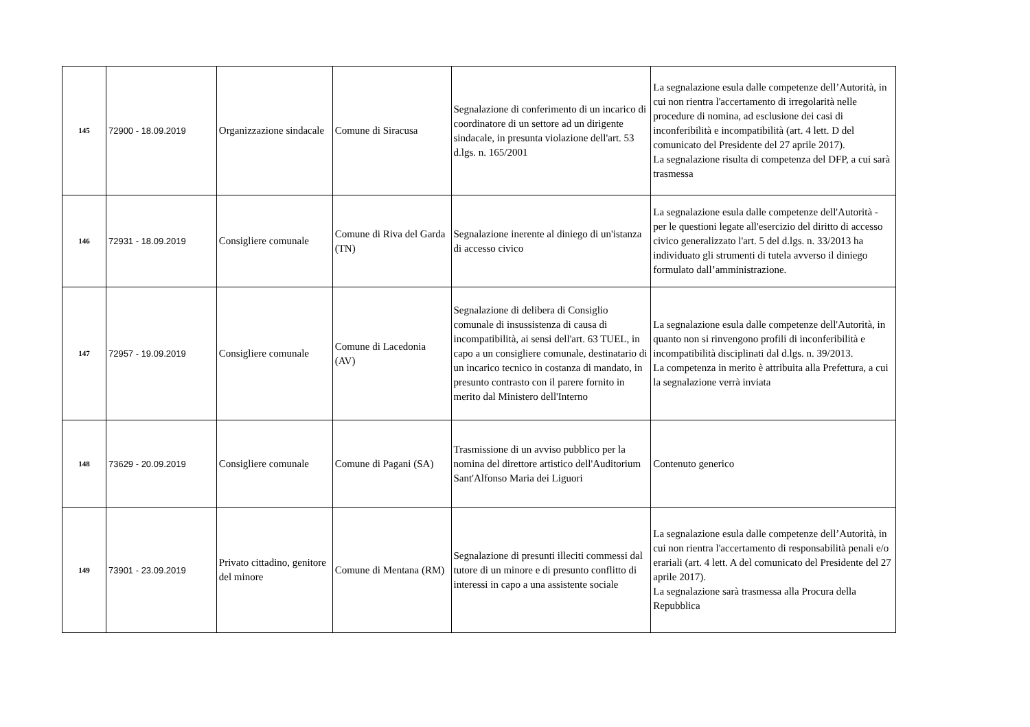| 145 | 72900 - 18.09.2019 | Organizzazione sindacale | Comune di Siracusa | Segnalazione di conferimento di un incarico di coordinatore di un settore ad un dirigente sindacale, in presunta violazione dell'art. 53 d.lgs. n. 165/2001 | La segnalazione esula dalle competenze dell’Autorità, in cui non rientra l'accertamento di irregolarità nelle procedure di nomina, ad esclusione dei casi di inconferibilità e incompatibilità (art. 4 lett. D del comunicato del Presidente del 27 aprile 2017). La segnalazione risulta di competenza del DFP, a cui sarà trasmessa |
| 146 | 72931 - 18.09.2019 | Consigliere comunale | Comune di Riva del Garda (TN) | Segnalazione inerente al diniego di un'istanza di accesso civico | La segnalazione esula dalle competenze dell'Autorità - per le questioni legate all'esercizio del diritto di accesso civico generalizzato l'art. 5 del d.lgs. n. 33/2013 ha individuato gli strumenti di tutela avverso il diniego formulato dall’amministrazione. |
| 147 | 72957 - 19.09.2019 | Consigliere comunale | Comune di Lacedonia (AV) | Segnalazione di delibera di Consiglio comunale di insussistenza di causa di incompatibilità, ai sensi dell'art. 63 TUEL, in capo a un consigliere comunale, destinatario di un incarico tecnico in costanza di mandato, in presunto contrasto con il parere fornito in merito dal Ministero dell'Interno | La segnalazione esula dalle competenze dell'Autorità, in quanto non si rinvengono profili di inconferibilità e incompatibilità disciplinati dal d.lgs. n. 39/2013. La competenza in merito è attribuita alla Prefettura, a cui la segnalazione verrà inviata |
| 148 | 73629 - 20.09.2019 | Consigliere comunale | Comune di Pagani (SA) | Trasmissione di un avviso pubblico per la nomina del direttore artistico dell'Auditorium Sant'Alfonso Maria dei Liguori | Contenuto generico |
| 149 | 73901 - 23.09.2019 | Privato cittadino, genitore del minore | Comune di Mentana (RM) | Segnalazione di presunti illeciti commessi dal tutore di un minore e di presunto conflitto di interessi in capo a una assistente sociale | La segnalazione esula dalle competenze dell’Autorità, in cui non rientra l'accertamento di responsabilità penali e/o erariali (art. 4 lett. A del comunicato del Presidente del 27 aprile 2017). La segnalazione sarà trasmessa alla Procura della Repubblica |